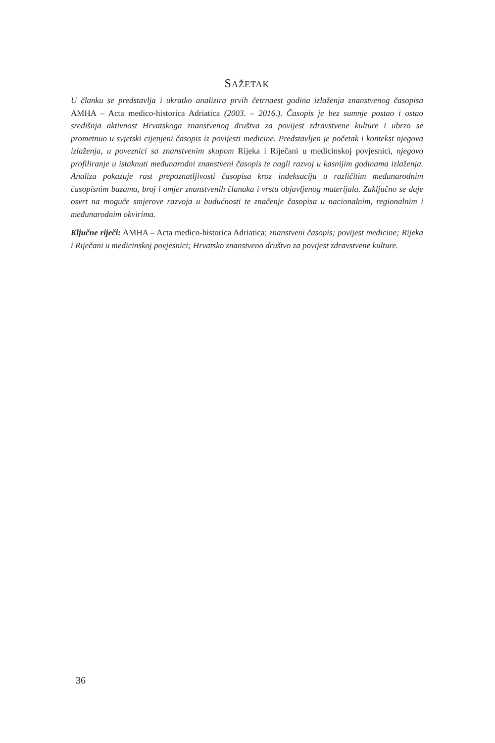SAŽETAK
U članku se predstavlja i ukratko analizira prvih četrnaest godina izlaženja znanstvenog časopisa AMHA – Acta medico-historica Adriatica (2003. – 2016.). Časopis je bez sumnje postao i ostao središnja aktivnost Hrvatskoga znanstvenog društva za povijest zdravstvene kulture i ubrzo se prometnuo u svjetski cijenjeni časopis iz povijesti medicine. Predstavljen je početak i kontekst njegova izlaženja, u poveznici sa znanstvenim skupom Rijeka i Riječani u medicinskoj povjesnici, njegovo profiliranje u istaknuti međunarodni znanstveni časopis te nagli razvoj u kasnijim godinama izlaženja. Analiza pokazuje rast prepoznatljivosti časopisa kroz indeksaciju u različitim međunarodnim časopisnim bazama, broj i omjer znanstvenih članaka i vrstu objavljenog materijala. Zaključno se daje osvrt na moguće smjerove razvoja u budućnosti te značenje časopisa u nacionalnim, regionalnim i međunarodnim okvirima.
Ključne riječi: AMHA – Acta medico-historica Adriatica; znanstveni časopis; povijest medicine; Rijeka i Riječani u medicinskoj povjesnici; Hrvatsko znanstveno društvo za povijest zdravstvene kulture.
36